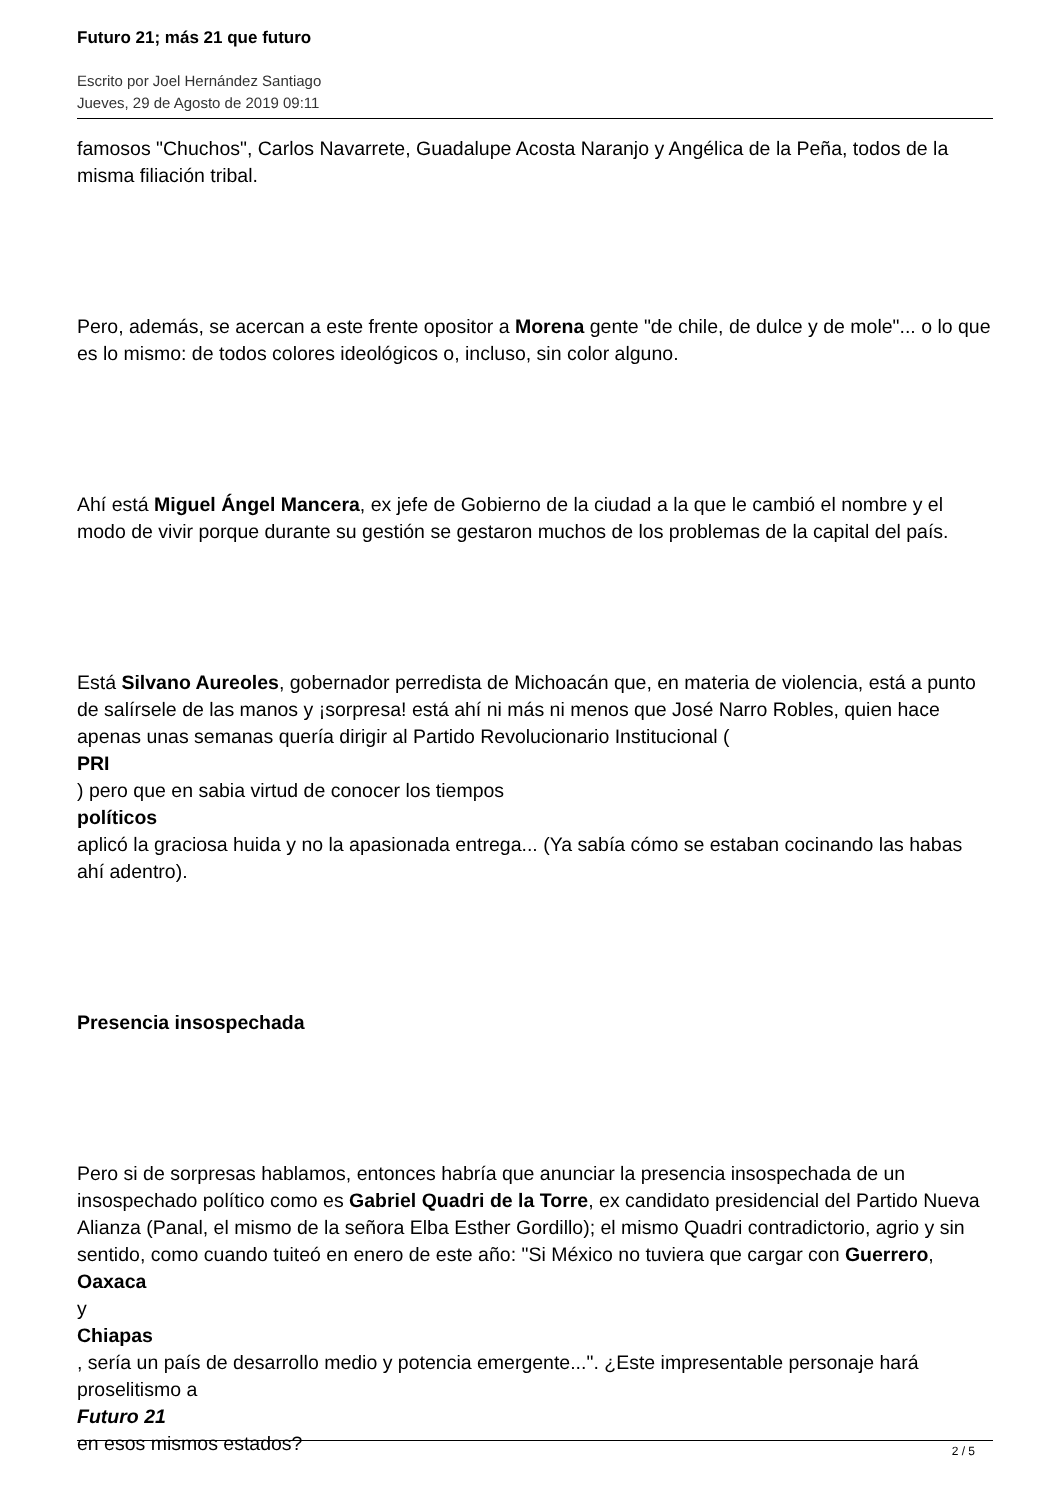Futuro 21; más 21 que futuro
Escrito por Joel Hernández Santiago
Jueves, 29 de Agosto de 2019 09:11
famosos "Chuchos", Carlos Navarrete, Guadalupe Acosta Naranjo y Angélica de la Peña, todos de la misma filiación tribal.
Pero, además, se acercan a este frente opositor a Morena gente "de chile, de dulce y de mole"... o lo que es lo mismo: de todos colores ideológicos o, incluso, sin color alguno.
Ahí está Miguel Ángel Mancera, ex jefe de Gobierno de la ciudad a la que le cambió el nombre y el modo de vivir porque durante su gestión se gestaron muchos de los problemas de la capital del país.
Está Silvano Aureoles, gobernador perredista de Michoacán que, en materia de violencia, está a punto de salírsele de las manos y ¡sorpresa! está ahí ni más ni menos que José Narro Robles, quien hace apenas unas semanas quería dirigir al Partido Revolucionario Institucional (
PRI
) pero que en sabia virtud de conocer los tiempos
políticos
aplicó la graciosa huida y no la apasionada entrega... (Ya sabía cómo se estaban cocinando las habas ahí adentro).
Presencia insospechada
Pero si de sorpresas hablamos, entonces habría que anunciar la presencia insospechada de un insospechado político como es Gabriel Quadri de la Torre, ex candidato presidencial del Partido Nueva Alianza (Panal, el mismo de la señora Elba Esther Gordillo); el mismo Quadri contradictorio, agrio y sin sentido, como cuando tuiteó en enero de este año: "Si México no tuviera que cargar con Guerrero, Oaxaca
y
Chiapas
, sería un país de desarrollo medio y potencia emergente...". ¿Este impresentable personaje hará proselitismo a
Futuro 21
en esos mismos estados?
2 / 5